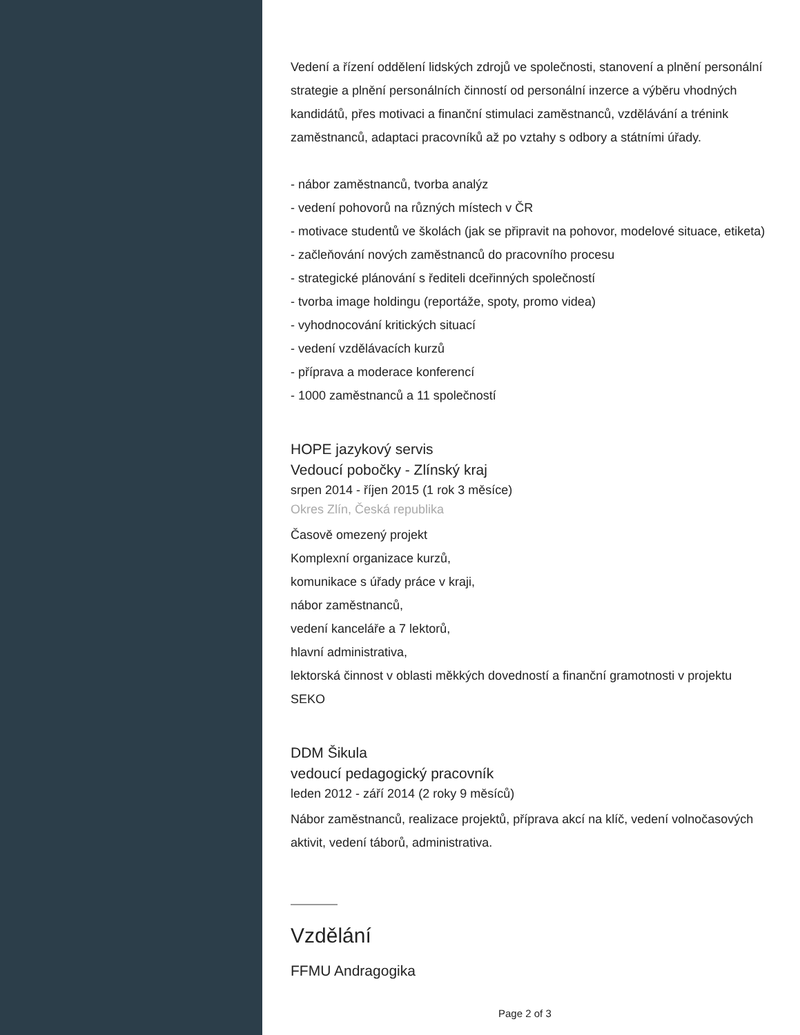Vedení a řízení oddělení lidských zdrojů ve společnosti, stanovení a plnění personální strategie a plnění personálních činností od personální inzerce a výběru vhodných kandidátů, přes motivaci a finanční stimulaci zaměstnanců, vzdělávání a trénink zaměstnanců, adaptaci pracovníků až po vztahy s odbory a státními úřady.
- nábor zaměstnanců, tvorba analýz
- vedení pohovorů na různých místech v ČR
- motivace studentů ve školách (jak se připravit na pohovor, modelové situace, etiketa)
- začleňování nových zaměstnanců do pracovního procesu
- strategické plánování s řediteli dceřinných společností
- tvorba image holdingu (reportáže, spoty, promo videa)
- vyhodnocování kritických situací
- vedení vzdělávacích kurzů
- příprava a moderace konferencí
- 1000 zaměstnanců a 11 společností
HOPE jazykový servis
Vedoucí pobočky - Zlínský kraj
srpen 2014 - říjen 2015 (1 rok 3 měsíce)
Okres Zlín, Česká republika
Časově omezený projekt
Komplexní organizace kurzů,
komunikace s úřady práce v kraji,
nábor zaměstnanců,
vedení kanceláře a 7 lektorů,
hlavní administrativa,
lektorská činnost v oblasti měkkých dovedností a finanční gramotnosti v projektu SEKO
DDM Šikula
vedoucí pedagogický pracovník
leden 2012 - září 2014 (2 roky 9 měsíců)
Nábor zaměstnanců, realizace projektů, příprava akcí na klíč, vedení volnočasových aktivit, vedení táborů, administrativa.
Vzdělání
FFMU Andragogika
Page 2 of 3